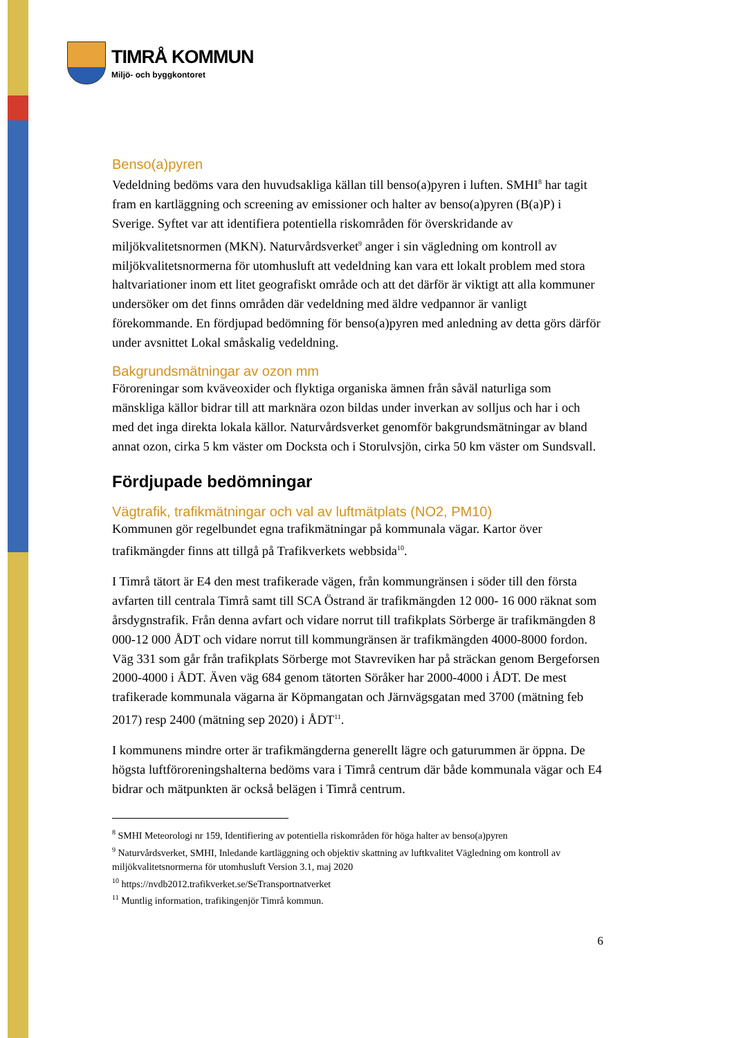TIMRÅ KOMMUN
Miljö- och byggkontoret
Benso(a)pyren
Vedeldning bedöms vara den huvudsakliga källan till benso(a)pyren i luften. SMHI<sup>8</sup> har tagit fram en kartläggning och screening av emissioner och halter av benso(a)pyren (B(a)P) i Sverige. Syftet var att identifiera potentiella riskområden för överskridande av miljökvalitetsnormen (MKN). Naturvårdsverket<sup>9</sup> anger i sin vägledning om kontroll av miljökvalitetsnormerna för utomhusluft att vedeldning kan vara ett lokalt problem med stora haltvariationer inom ett litet geografiskt område och att det därför är viktigt att alla kommuner undersöker om det finns områden där vedeldning med äldre vedpannor är vanligt förekommande. En fördjupad bedömning för benso(a)pyren med anledning av detta görs därför under avsnittet Lokal småskalig vedeldning.
Bakgrundsmätningar av ozon mm
Föroreningar som kväveoxider och flyktiga organiska ämnen från såväl naturliga som mänskliga källor bidrar till att marknära ozon bildas under inverkan av solljus och har i och med det inga direkta lokala källor. Naturvårdsverket genomför bakgrundsmätningar av bland annat ozon, cirka 5 km väster om Docksta och i Storulvsjön, cirka 50 km väster om Sundsvall.
Fördjupade bedömningar
Vägtrafik, trafikmätningar och val av luftmätplats (NO2, PM10)
Kommunen gör regelbundet egna trafikmätningar på kommunala vägar. Kartor över trafikmängder finns att tillgå på Trafikverkets webbsida<sup>10</sup>.
I Timrå tätort är E4 den mest trafikerade vägen, från kommungränsen i söder till den första avfarten till centrala Timrå samt till SCA Östrand är trafikmängden 12 000- 16 000 räknat som årsdygnstrafik. Från denna avfart och vidare norrut till trafikplats Sörberge är trafikmängden 8 000-12 000 ÅDT och vidare norrut till kommungränsen är trafikmängden 4000-8000 fordon. Väg 331 som går från trafikplats Sörberge mot Stavreviken har på sträckan genom Bergeforsen 2000-4000 i ÅDT. Även väg 684 genom tätorten Söråker har 2000-4000 i ÅDT. De mest trafikerade kommunala vägarna är Köpmangatan och Järnvägsgatan med 3700 (mätning feb 2017) resp 2400 (mätning sep 2020) i ÅDT<sup>11</sup>.
I kommunens mindre orter är trafikmängderna generellt lägre och gaturummen är öppna. De högsta luftföroreningshalterna bedöms vara i Timrå centrum där både kommunala vägar och E4 bidrar och mätpunkten är också belägen i Timrå centrum.
<sup>8</sup> SMHI Meteorologi nr 159, Identifiering av potentiella riskområden för höga halter av benso(a)pyren
<sup>9</sup> Naturvårdsverket, SMHI, Inledande kartläggning och objektiv skattning av luftkvalitet Vägledning om kontroll av miljökvalitetsnormerna för utomhusluft Version 3.1, maj 2020
<sup>10</sup> https://nvdb2012.trafikverket.se/SeTransportnatverket
<sup>11</sup> Muntlig information, trafikingenjör Timrå kommun.
6